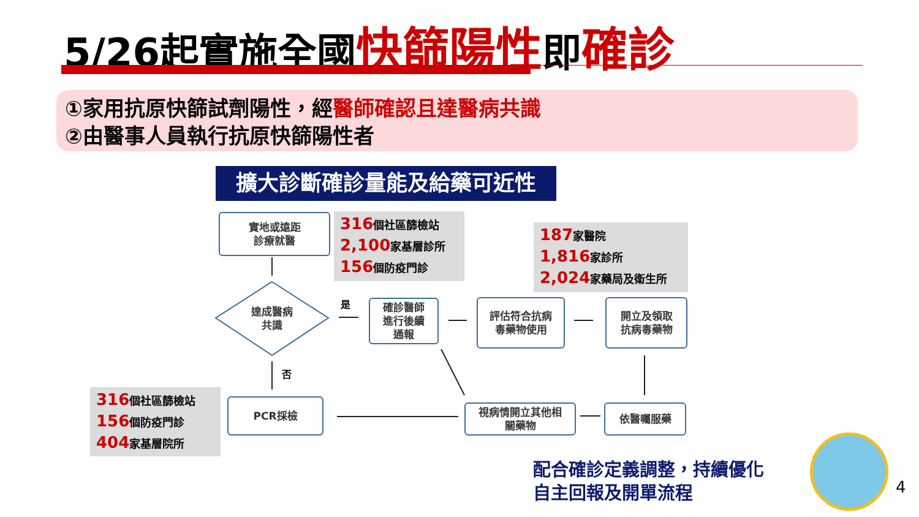5/26起實施全國快篩陽性即確診
①家用抗原快篩試劑陽性，經醫師確認且達醫病共識
②由醫事人員執行抗原快篩陽性者
擴大診斷確診量能及給藥可近性
實地或遠距
診療就醫
316個社區篩檢站
2,100家基層診所
156個防疫門診
187家醫院
1,816家診所
2,024家藥局及衛生所
達成醫病共識
是
否
確診醫師
進行後續
通報
評估符合抗病
毒藥物使用
開立及領取
抗病毒藥物
316個社區篩檢站
156個防疫門診
404家基層院所
PCR採檢
視病情開立其他相
關藥物
依醫囑服藥
配合確診定義調整，持續優化
自主回報及開單流程
4